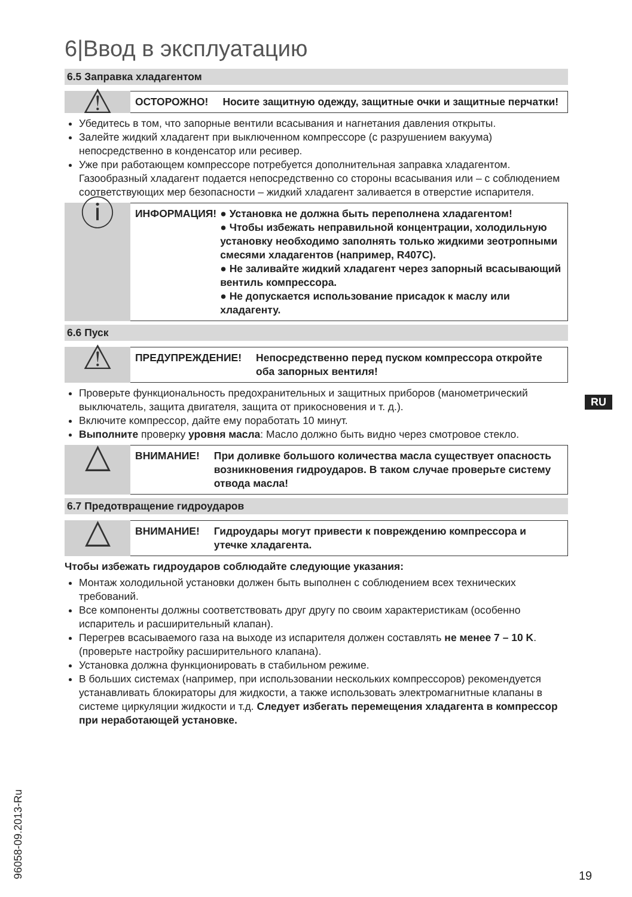6|Ввод в эксплуатацию
6.5 Заправка хладагентом
⚠
ОСТОРОЖНО! Носите защитную одежду, защитные очки и защитные перчатки!
Убедитесь в том, что запорные вентили всасывания и нагнетания давления открыты.
Залейте жидкий хладагент при выключенном компрессоре (с разрушением вакуума) непосредственно в конденсатор или ресивер.
Уже при работающем компрессоре потребуется дополнительная заправка хладагентом. Газообразный хладагент подается непосредственно со стороны всасывания или – с соблюдением соответствующих мер безопасности – жидкий хладагент заливается в отверстие испарителя.
ⓘ
ИНФОРМАЦИЯ! ● Установка не должна быть переполнена хладагентом!
● Чтобы избежать неправильной концентрации, холодильную установку необходимо заполнять только жидкими зеотропными смесями хладагентов (например, R407C).
● Не заливайте жидкий хладагент через запорный всасывающий вентиль компрессора.
● Не допускается использование присадок к маслу или хладагенту.
6.6 Пуск
⚠
ПРЕДУПРЕЖДЕНИЕ! Непосредственно перед пуском компрессора откройте оба запорных вентиля!
Проверьте функциональность предохранительных и защитных приборов (манометрический выключатель, защита двигателя, защита от прикосновения и т. д.).
Включите компрессор, дайте ему поработать 10 минут.
Выполните проверку уровня масла: Масло должно быть видно через смотровое стекло.
△
ВНИМАНИЕ! При доливке большого количества масла существует опасность возникновения гидроударов. В таком случае проверьте систему отвода масла!
6.7 Предотвращение гидроударов
△
ВНИМАНИЕ! Гидроудары могут привести к повреждению компрессора и утечке хладагента.
Чтобы избежать гидроударов соблюдайте следующие указания:
Монтаж холодильной установки должен быть выполнен с соблюдением всех технических требований.
Все компоненты должны соответствовать друг другу по своим характеристикам (особенно испаритель и расширительный клапан).
Перегрев всасываемого газа на выходе из испарителя должен составлять не менее 7 – 10 K. (проверьте настройку расширительного клапана).
Установка должна функционировать в стабильном режиме.
В больших системах (например, при использовании нескольких компрессоров) рекомендуется устанавливать блокираторы для жидкости, а также использовать электромагнитные клапаны в системе циркуляции жидкости и т.д. Следует избегать перемещения хладагента в компрессор при неработающей установке.
RU
96058-09.2013-Ru
19